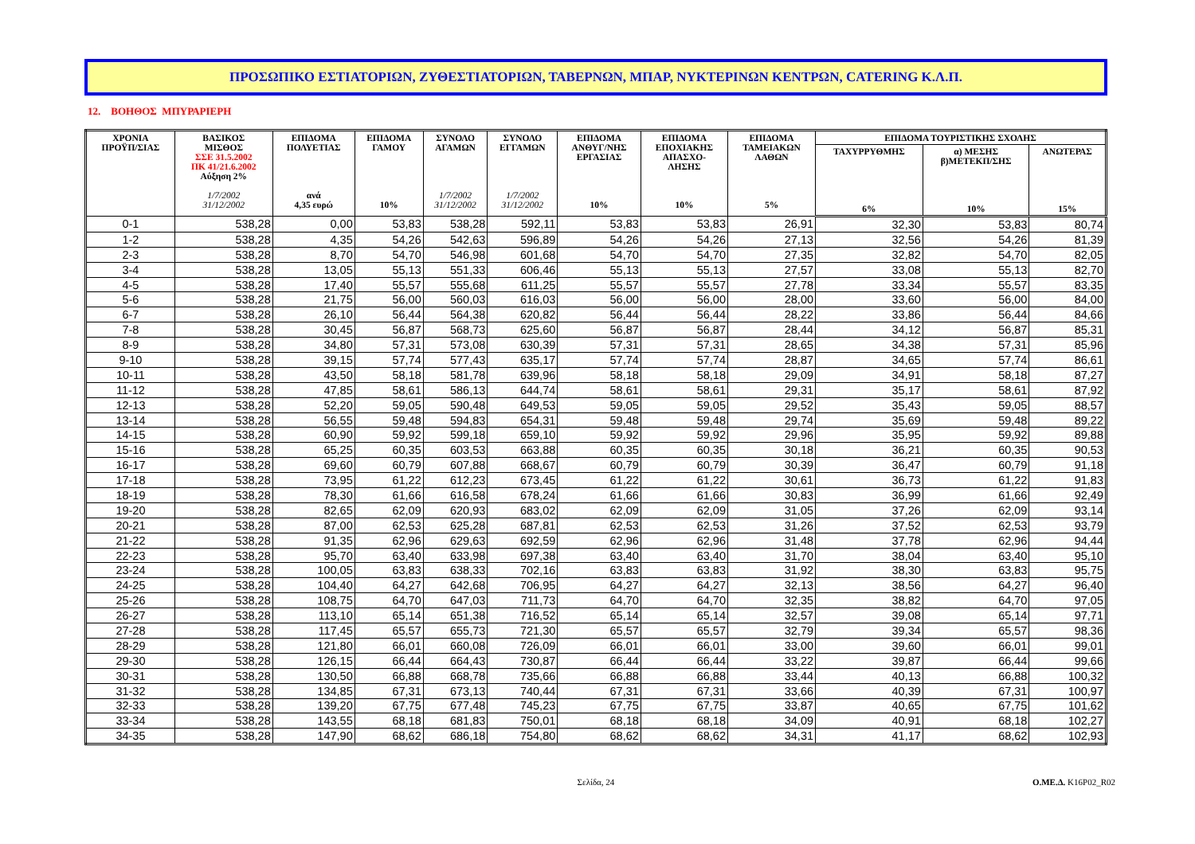ΠΡΟΣΩΠΙΚΟ ΕΣΤΙΑΤΟΡΙΩΝ, ΖΥΘΕΣΤΙΑΤΟΡΙΩΝ, ΤΑΒΕΡΝΩΝ, ΜΠΑΡ, ΝΥΚΤΕΡΙΝΩΝ ΚΕΝΤΡΩΝ, CATERING Κ.Λ.Π.
12. ΒΟΗΘΟΣ ΜΠΥΡΑΡΙΕΡΗ
| ΧΡΟΝΙΑ ΠΡΟΫΠ/ΣΙΑΣ | ΒΑΣΙΚΟΣ ΜΙΣΘΟΣ ΣΣΕ 31.5.2002 ΠΚ 41/21.6.2002 Αύξηση 2% 1/7/2002 31/12/2002 | ΕΠΙΔΟΜΑ ΠΟΛΥΕΤΙΑΣ ανά 4,35 ευρώ | ΕΠΙΔΟΜΑ ΓΑΜΟΥ 10% | ΣΥΝΟΛΟ ΑΓΑΜΩΝ 1/7/2002 31/12/2002 | ΣΥΝΟΛΟ ΕΓΓΑΜΩΝ 1/7/2002 31/12/2002 | ΕΠΙΔΟΜΑ ΑΝΘΥΓ/ΝΗΣ ΕΡΓΑΣΙΑΣ 10% | ΕΠΙΔΟΜΑ ΕΠΟΧΙΑΚΗΣ ΑΠΑΣΧΟ- ΛΗΣΗΣ 10% | ΕΠΙΔΟΜΑ ΤΑΜΕΙΑΚΩΝ ΛΑΘΩΝ 5% | ΕΠΙΔΟΜΑ ΤΟΥΡΙΣΤΙΚΗΣ ΣΧΟΛΗΣ | | |
| --- | --- | --- | --- | --- | --- | --- | --- | --- | --- | --- | --- |
| | | | | | | | | | ΤΑΧΥΡΡΥΘΜΗΣ 6% | α) ΜΕΣΗΣ β)ΜΕΤΕΚΠ/ΣΗΣ 10% | ΑΝΩΤΕΡΑΣ 15% |
| 0-1 | 538,28 | 0,00 | 53,83 | 538,28 | 592,11 | 53,83 | 53,83 | 26,91 | 32,30 | 53,83 | 80,74 |
| 1-2 | 538,28 | 4,35 | 54,26 | 542,63 | 596,89 | 54,26 | 54,26 | 27,13 | 32,56 | 54,26 | 81,39 |
| 2-3 | 538,28 | 8,70 | 54,70 | 546,98 | 601,68 | 54,70 | 54,70 | 27,35 | 32,82 | 54,70 | 82,05 |
| 3-4 | 538,28 | 13,05 | 55,13 | 551,33 | 606,46 | 55,13 | 55,13 | 27,57 | 33,08 | 55,13 | 82,70 |
| 4-5 | 538,28 | 17,40 | 55,57 | 555,68 | 611,25 | 55,57 | 55,57 | 27,78 | 33,34 | 55,57 | 83,35 |
| 5-6 | 538,28 | 21,75 | 56,00 | 560,03 | 616,03 | 56,00 | 56,00 | 28,00 | 33,60 | 56,00 | 84,00 |
| 6-7 | 538,28 | 26,10 | 56,44 | 564,38 | 620,82 | 56,44 | 56,44 | 28,22 | 33,86 | 56,44 | 84,66 |
| 7-8 | 538,28 | 30,45 | 56,87 | 568,73 | 625,60 | 56,87 | 56,87 | 28,44 | 34,12 | 56,87 | 85,31 |
| 8-9 | 538,28 | 34,80 | 57,31 | 573,08 | 630,39 | 57,31 | 57,31 | 28,65 | 34,38 | 57,31 | 85,96 |
| 9-10 | 538,28 | 39,15 | 57,74 | 577,43 | 635,17 | 57,74 | 57,74 | 28,87 | 34,65 | 57,74 | 86,61 |
| 10-11 | 538,28 | 43,50 | 58,18 | 581,78 | 639,96 | 58,18 | 58,18 | 29,09 | 34,91 | 58,18 | 87,27 |
| 11-12 | 538,28 | 47,85 | 58,61 | 586,13 | 644,74 | 58,61 | 58,61 | 29,31 | 35,17 | 58,61 | 87,92 |
| 12-13 | 538,28 | 52,20 | 59,05 | 590,48 | 649,53 | 59,05 | 59,05 | 29,52 | 35,43 | 59,05 | 88,57 |
| 13-14 | 538,28 | 56,55 | 59,48 | 594,83 | 654,31 | 59,48 | 59,48 | 29,74 | 35,69 | 59,48 | 89,22 |
| 14-15 | 538,28 | 60,90 | 59,92 | 599,18 | 659,10 | 59,92 | 59,92 | 29,96 | 35,95 | 59,92 | 89,88 |
| 15-16 | 538,28 | 65,25 | 60,35 | 603,53 | 663,88 | 60,35 | 60,35 | 30,18 | 36,21 | 60,35 | 90,53 |
| 16-17 | 538,28 | 69,60 | 60,79 | 607,88 | 668,67 | 60,79 | 60,79 | 30,39 | 36,47 | 60,79 | 91,18 |
| 17-18 | 538,28 | 73,95 | 61,22 | 612,23 | 673,45 | 61,22 | 61,22 | 30,61 | 36,73 | 61,22 | 91,83 |
| 18-19 | 538,28 | 78,30 | 61,66 | 616,58 | 678,24 | 61,66 | 61,66 | 30,83 | 36,99 | 61,66 | 92,49 |
| 19-20 | 538,28 | 82,65 | 62,09 | 620,93 | 683,02 | 62,09 | 62,09 | 31,05 | 37,26 | 62,09 | 93,14 |
| 20-21 | 538,28 | 87,00 | 62,53 | 625,28 | 687,81 | 62,53 | 62,53 | 31,26 | 37,52 | 62,53 | 93,79 |
| 21-22 | 538,28 | 91,35 | 62,96 | 629,63 | 692,59 | 62,96 | 62,96 | 31,48 | 37,78 | 62,96 | 94,44 |
| 22-23 | 538,28 | 95,70 | 63,40 | 633,98 | 697,38 | 63,40 | 63,40 | 31,70 | 38,04 | 63,40 | 95,10 |
| 23-24 | 538,28 | 100,05 | 63,83 | 638,33 | 702,16 | 63,83 | 63,83 | 31,92 | 38,30 | 63,83 | 95,75 |
| 24-25 | 538,28 | 104,40 | 64,27 | 642,68 | 706,95 | 64,27 | 64,27 | 32,13 | 38,56 | 64,27 | 96,40 |
| 25-26 | 538,28 | 108,75 | 64,70 | 647,03 | 711,73 | 64,70 | 64,70 | 32,35 | 38,82 | 64,70 | 97,05 |
| 26-27 | 538,28 | 113,10 | 65,14 | 651,38 | 716,52 | 65,14 | 65,14 | 32,57 | 39,08 | 65,14 | 97,71 |
| 27-28 | 538,28 | 117,45 | 65,57 | 655,73 | 721,30 | 65,57 | 65,57 | 32,79 | 39,34 | 65,57 | 98,36 |
| 28-29 | 538,28 | 121,80 | 66,01 | 660,08 | 726,09 | 66,01 | 66,01 | 33,00 | 39,60 | 66,01 | 99,01 |
| 29-30 | 538,28 | 126,15 | 66,44 | 664,43 | 730,87 | 66,44 | 66,44 | 33,22 | 39,87 | 66,44 | 99,66 |
| 30-31 | 538,28 | 130,50 | 66,88 | 668,78 | 735,66 | 66,88 | 66,88 | 33,44 | 40,13 | 66,88 | 100,32 |
| 31-32 | 538,28 | 134,85 | 67,31 | 673,13 | 740,44 | 67,31 | 67,31 | 33,66 | 40,39 | 67,31 | 100,97 |
| 32-33 | 538,28 | 139,20 | 67,75 | 677,48 | 745,23 | 67,75 | 67,75 | 33,87 | 40,65 | 67,75 | 101,62 |
| 33-34 | 538,28 | 143,55 | 68,18 | 681,83 | 750,01 | 68,18 | 68,18 | 34,09 | 40,91 | 68,18 | 102,27 |
| 34-35 | 538,28 | 147,90 | 68,62 | 686,18 | 754,80 | 68,62 | 68,62 | 34,31 | 41,17 | 68,62 | 102,93 |
Σελίδα, 24 Ο.ΜΕ.Δ. K16P02_R02